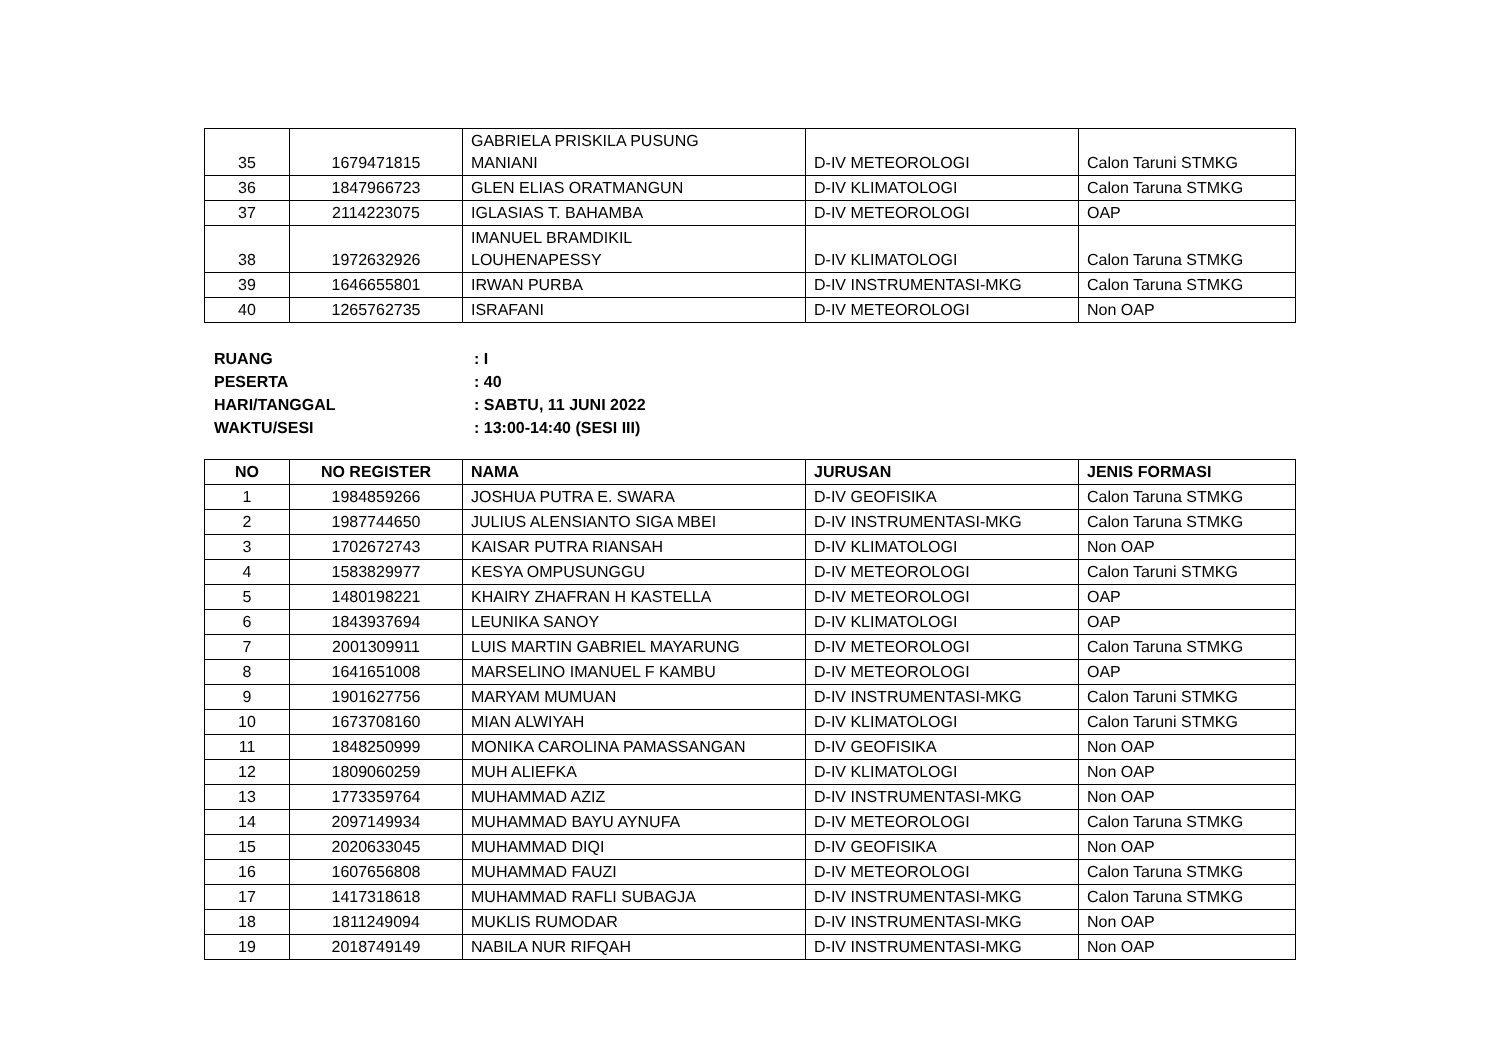| 35 | 1679471815 | GABRIELA PRISKILA PUSUNG MANIANI | D-IV METEOROLOGI | Calon Taruni STMKG |
| 36 | 1847966723 | GLEN ELIAS ORATMANGUN | D-IV KLIMATOLOGI | Calon Taruna STMKG |
| 37 | 2114223075 | IGLASIAS T. BAHAMBA | D-IV METEOROLOGI | OAP |
| 38 | 1972632926 | IMANUEL BRAMDIKIL LOUHENAPESSY | D-IV KLIMATOLOGI | Calon Taruna STMKG |
| 39 | 1646655801 | IRWAN PURBA | D-IV INSTRUMENTASI-MKG | Calon Taruna STMKG |
| 40 | 1265762735 | ISRAFANI | D-IV METEOROLOGI | Non OAP |
RUANG : I
PESERTA : 40
HARI/TANGGAL : SABTU, 11 JUNI 2022
WAKTU/SESI : 13:00-14:40 (SESI III)
| NO | NO REGISTER | NAMA | JURUSAN | JENIS FORMASI |
| --- | --- | --- | --- | --- |
| 1 | 1984859266 | JOSHUA PUTRA E. SWARA | D-IV GEOFISIKA | Calon Taruna STMKG |
| 2 | 1987744650 | JULIUS ALENSIANTO SIGA MBEI | D-IV INSTRUMENTASI-MKG | Calon Taruna STMKG |
| 3 | 1702672743 | KAISAR PUTRA RIANSAH | D-IV KLIMATOLOGI | Non OAP |
| 4 | 1583829977 | KESYA OMPUSUNGGU | D-IV METEOROLOGI | Calon Taruni STMKG |
| 5 | 1480198221 | KHAIRY ZHAFRAN H KASTELLA | D-IV METEOROLOGI | OAP |
| 6 | 1843937694 | LEUNIKA SANOY | D-IV KLIMATOLOGI | OAP |
| 7 | 2001309911 | LUIS MARTIN GABRIEL MAYARUNG | D-IV METEOROLOGI | Calon Taruna STMKG |
| 8 | 1641651008 | MARSELINO IMANUEL F KAMBU | D-IV METEOROLOGI | OAP |
| 9 | 1901627756 | MARYAM MUMUAN | D-IV INSTRUMENTASI-MKG | Calon Taruni STMKG |
| 10 | 1673708160 | MIAN ALWIYAH | D-IV KLIMATOLOGI | Calon Taruni STMKG |
| 11 | 1848250999 | MONIKA CAROLINA PAMASSANGAN | D-IV GEOFISIKA | Non OAP |
| 12 | 1809060259 | MUH ALIEFKA | D-IV KLIMATOLOGI | Non OAP |
| 13 | 1773359764 | MUHAMMAD AZIZ | D-IV INSTRUMENTASI-MKG | Non OAP |
| 14 | 2097149934 | MUHAMMAD BAYU AYNUFA | D-IV METEOROLOGI | Calon Taruna STMKG |
| 15 | 2020633045 | MUHAMMAD DIQI | D-IV GEOFISIKA | Non OAP |
| 16 | 1607656808 | MUHAMMAD FAUZI | D-IV METEOROLOGI | Calon Taruna STMKG |
| 17 | 1417318618 | MUHAMMAD RAFLI SUBAGJA | D-IV INSTRUMENTASI-MKG | Calon Taruna STMKG |
| 18 | 1811249094 | MUKLIS RUMODAR | D-IV INSTRUMENTASI-MKG | Non OAP |
| 19 | 2018749149 | NABILA NUR RIFQAH | D-IV INSTRUMENTASI-MKG | Non OAP |